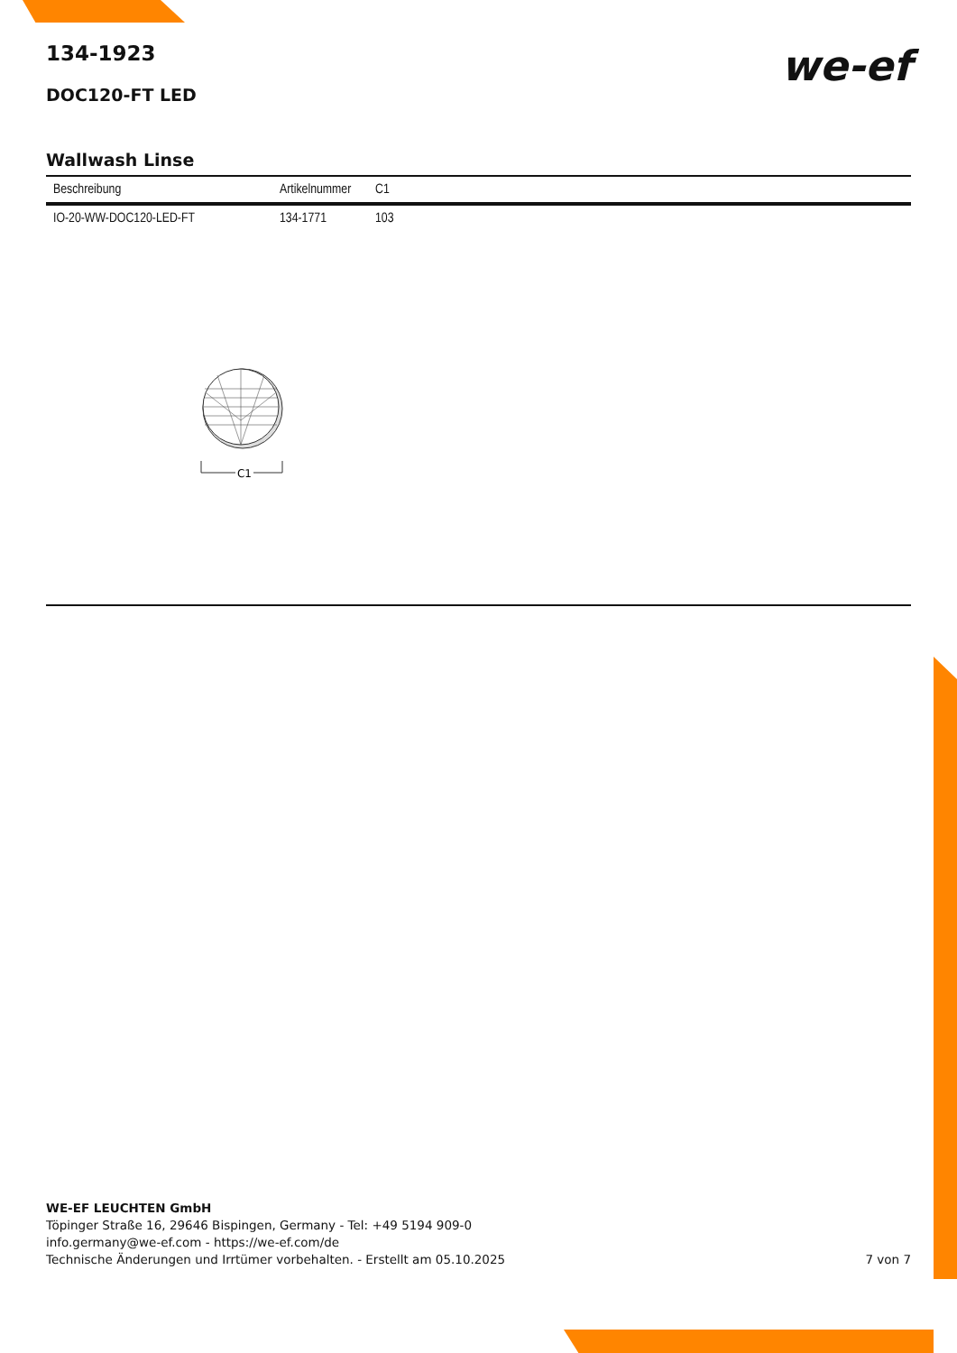134-1923
DOC120-FT LED
we-ef
Wallwash Linse
| Beschreibung | Artikelnummer | C1 |
| --- | --- | --- |
| IO-20-WW-DOC120-LED-FT | 134-1771 | 103 |
C1
WE-EF LEUCHTEN GmbH
Töpinger Straße 16, 29646 Bispingen, Germany - Tel: +49 5194 909-0
info.germany@we-ef.com - https://we-ef.com/de
Technische Änderungen und Irrtümer vorbehalten. - Erstellt am 05.10.2025 7 von 7